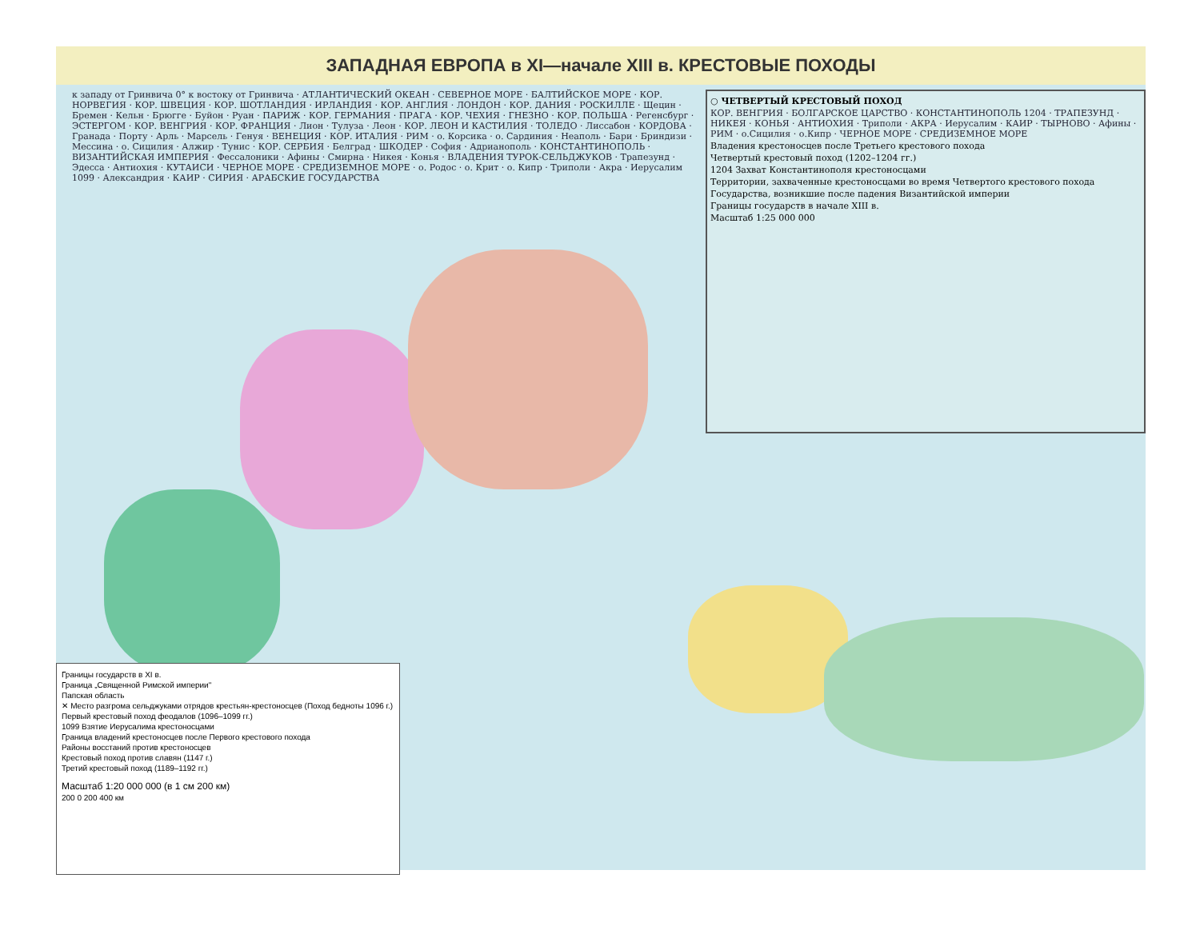ЗАПАДНАЯ ЕВРОПА в XI—начале XIII в. КРЕСТОВЫЕ ПОХОДЫ
○ ЧЕТВЕРТЫЙ КРЕСТОВЫЙ ПОХОД
КОР. ВЕНГРИЯ · БОЛГАРСКОЕ ЦАРСТВО · КОНСТАНТИНОПОЛЬ 1204 · ТРАПЕЗУНД · НИКЕЯ · КОНЬЯ · АНТИОХИЯ · Триполи · АКРА · Иерусалим · КАИР · ТЫРНОВО · Афины · РИМ · о.Сицилия · о.Кипр · ЧЕРНОЕ МОРЕ · СРЕДИЗЕМНОЕ МОРЕ
Владения крестоносцев после Третьего крестового похода
Четвертый крестовый поход (1202–1204 гг.)
1204 Захват Константинополя крестоносцами
Территории, захваченные крестоносцами во время Четвертого крестового похода
Государства, возникшие после падения Византийской империи
Границы государств в начале XIII в.
Масштаб 1:25 000 000
к западу от Гринвича 0° к востоку от Гринвича · АТЛАНТИЧЕСКИЙ ОКЕАН · СЕВЕРНОЕ МОРЕ · БАЛТИЙСКОЕ МОРЕ · КОР. НОРВЕГИЯ · КОР. ШВЕЦИЯ · КОР. ШОТЛАНДИЯ · ИРЛАНДИЯ · КОР. АНГЛИЯ · ЛОНДОН · КОР. ДАНИЯ · РОСКИЛЛЕ · Щецин · Бремен · Кельн · Брюгге · Буйон · Руан · ПАРИЖ · КОР. ГЕРМАНИЯ · ПРАГА · КОР. ЧЕХИЯ · ГНЕЗНО · КОР. ПОЛЬША · Регенсбург · ЭСТЕРГОМ · КОР. ВЕНГРИЯ · КОР. ФРАНЦИЯ · Лион · Тулуза · Леон · КОР. ЛЕОН И КАСТИЛИЯ · ТОЛЕДО · Лиссабон · КОРДОВА · Гранада · Порту · Арль · Марсель · Генуя · ВЕНЕЦИЯ · КОР. ИТАЛИЯ · РИМ · о. Корсика · о. Сардиния · Неаполь · Бари · Бриндизи · Мессина · о. Сицилия · Алжир · Тунис · КОР. СЕРБИЯ · Белград · ШКОДЕР · София · Адрианополь · КОНСТАНТИНОПОЛЬ · ВИЗАНТИЙСКАЯ ИМПЕРИЯ · Фессалоники · Афины · Смирна · Никея · Конья · ВЛАДЕНИЯ ТУРОК-СЕЛЬДЖУКОВ · Трапезунд · Эдесса · Антиохия · КУТАИСИ · ЧЕРНОЕ МОРЕ · СРЕДИЗЕМНОЕ МОРЕ · о. Родос · о. Крит · о. Кипр · Триполи · Акра · Иерусалим 1099 · Александрия · КАИР · СИРИЯ · АРАБСКИЕ ГОСУДАРСТВА
Границы государств в XI в.
Граница „Священной Римской империи"
Папская область
✕ Место разгрома сельджуками отрядов крестьян-крестоносцев (Поход бедноты 1096 г.)
Первый крестовый поход феодалов (1096–1099 гг.)
1099 Взятие Иерусалима крестоносцами
Граница владений крестоносцев после Первого крестового похода
Районы восстаний против крестоносцев
Крестовый поход против славян (1147 г.)
Третий крестовый поход (1189–1192 гг.)
Масштаб 1:20 000 000 (в 1 см 200 км)
200 0 200 400 км